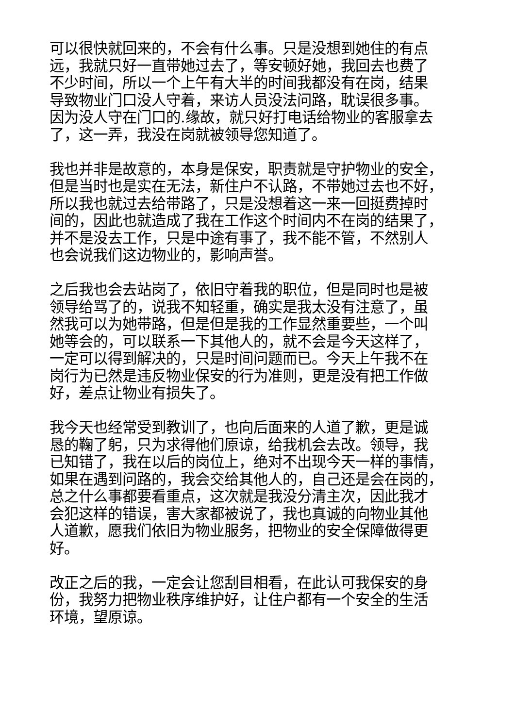可以很快就回来的，不会有什么事。只是没想到她住的有点
远，我就只好一直带她过去了，等安顿好她，我回去也费了
不少时间，所以一个上午有大半的时间我都没有在岗，结果
导致物业门口没人守着，来访人员没法问路，耽误很多事。
因为没人守在门口的.缘故，就只好打电话给物业的客服拿去
了，这一弄，我没在岗就被领导您知道了。
我也并非是故意的，本身是保安，职责就是守护物业的安全，
但是当时也是实在无法，新住户不认路，不带她过去也不好，
所以我也就过去给带路了，只是没想着这一来一回挺费掉时
间的，因此也就造成了我在工作这个时间内不在岗的结果了，
并不是没去工作，只是中途有事了，我不能不管，不然别人
也会说我们这边物业的，影响声誉。
之后我也会去站岗了，依旧守着我的职位，但是同时也是被
领导给骂了的，说我不知轻重，确实是我太没有注意了，虽
然我可以为她带路，但是但是我的工作显然重要些，一个叫
她等会的，可以联系一下其他人的，就不会是今天这样了，
一定可以得到解决的，只是时间问题而已。今天上午我不在
岗行为已然是违反物业保安的行为准则，更是没有把工作做
好，差点让物业有损失了。
我今天也经常受到教训了，也向后面来的人道了歉，更是诚
恳的鞠了躬，只为求得他们原谅，给我机会去改。领导，我
已知错了，我在以后的岗位上，绝对不出现今天一样的事情，
如果在遇到问路的，我会交给其他人的，自己还是会在岗的，
总之什么事都要看重点，这次就是我没分清主次，因此我才
会犯这样的错误，害大家都被说了，我也真诚的向物业其他
人道歉，愿我们依旧为物业服务，把物业的安全保障做得更
好。
改正之后的我，一定会让您刮目相看，在此认可我保安的身
份，我努力把物业秩序维护好，让住户都有一个安全的生活
环境，望原谅。